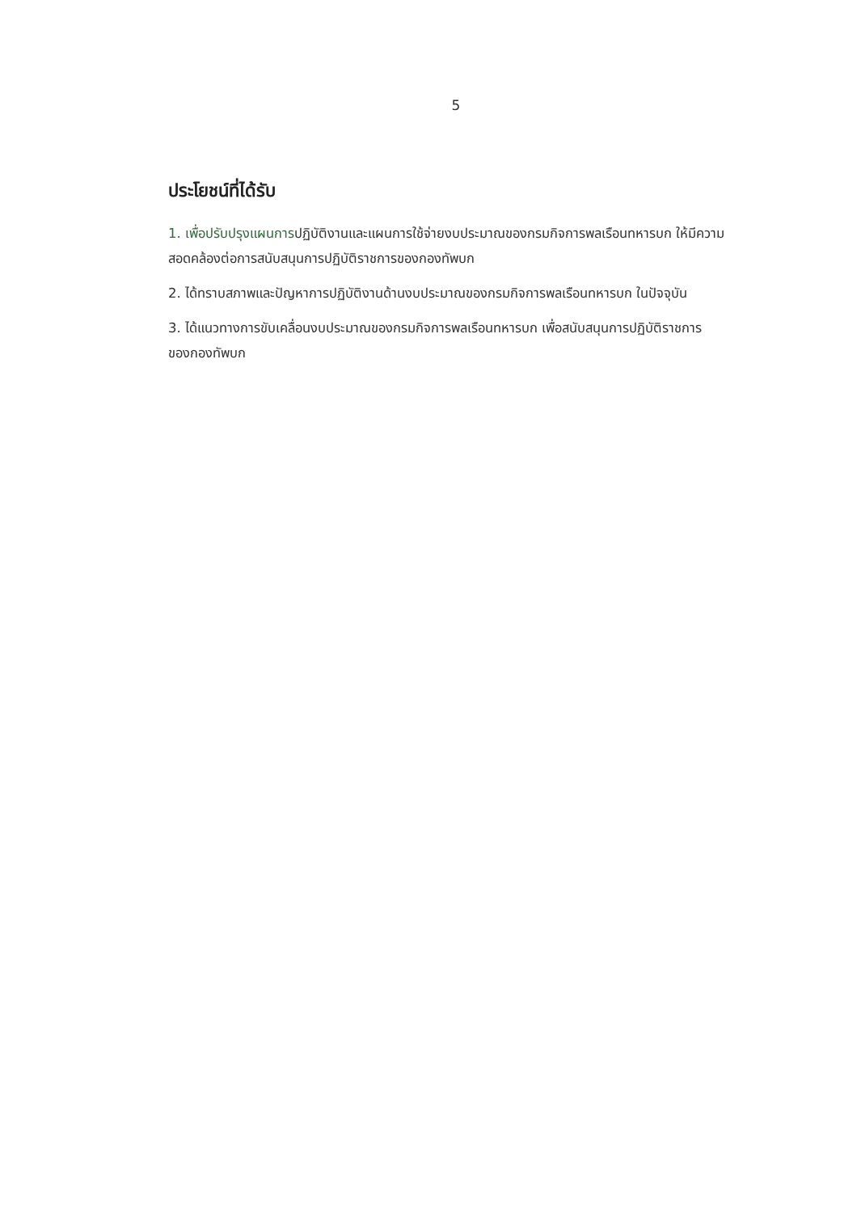5
ประโยชน์ที่ได้รับ
1. เพื่อปรับปรุงแผนการปฏิบัติงานและแผนการใช้จ่ายงบประมาณของกรมกิจการพลเรือนทหารบก ให้มีความสอดคล้องต่อการสนับสนุนการปฏิบัติราชการของกองทัพบก
2. ได้ทราบสภาพและปัญหาการปฏิบัติงานด้านงบประมาณของกรมกิจการพลเรือนทหารบก ในปัจจุบัน
3. ได้แนวทางการขับเคลื่อนงบประมาณของกรมกิจการพลเรือนทหารบก เพื่อสนับสนุนการปฏิบัติราชการของกองทัพบก